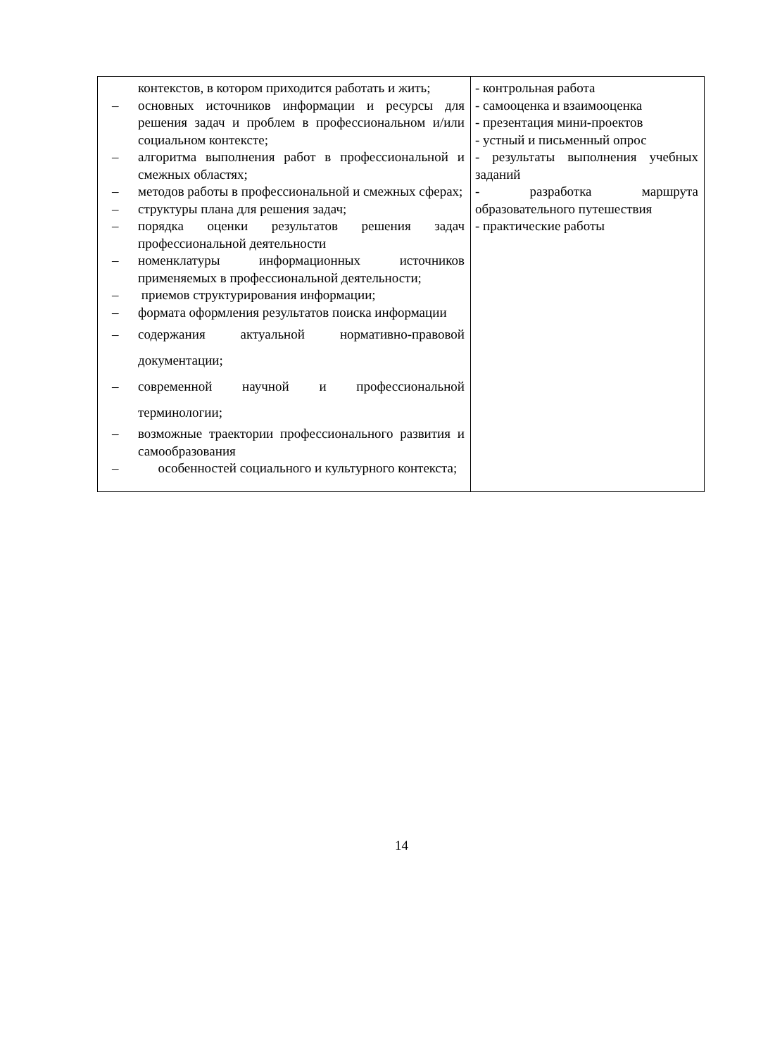| контекстов, в котором приходится работать и жить; – основных источников информации и ресурсы для решения задач и проблем в профессиональном и/или социальном контексте; – алгоритма выполнения работ в профессиональной и смежных областях; – методов работы в профессиональной и смежных сферах; – структуры плана для решения задач; – порядка оценки результатов решения задач профессиональной деятельности – номенклатуры информационных источников применяемых в профессиональной деятельности; – приемов структурирования информации; – формата оформления результатов поиска информации – содержания актуальной нормативно-правовой документации; – современной научной и профессиональной терминологии; – возможные траектории профессионального развития и самообразования – особенностей социального и культурного контекста; | - контрольная работа - самооценка и взаимооценка - презентация мини-проектов - устный и письменный опрос - результаты выполнения учебных заданий - разработка маршрута образовательного путешествия - практические работы |
14